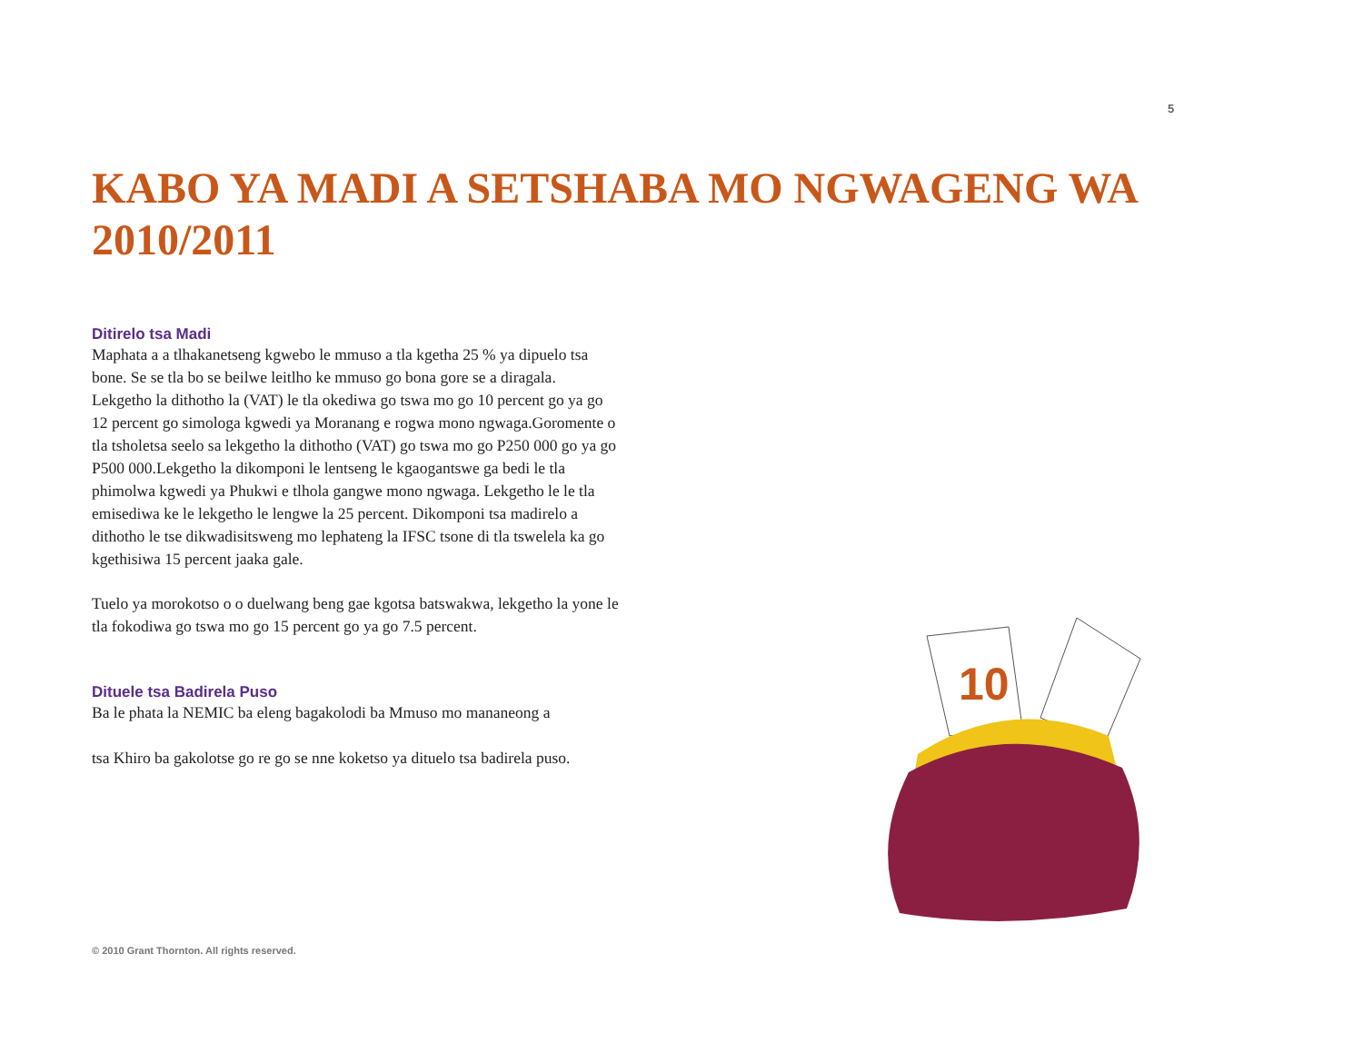5
KABO YA MADI A SETSHABA MO NGWAGENG WA 2010/2011
Ditirelo tsa Madi
Maphata a a tlhakanetseng kgwebo le mmuso a tla kgetha 25 % ya dipuelo tsa bone. Se se tla bo se beilwe leitlho ke mmuso go bona gore se a diragala. Lekgetho la dithotho la (VAT) le tla okediwa go tswa mo go 10 percent go ya go 12 percent go simologa kgwedi ya Moranang e rogwa mono ngwaga.Goromente o tla tsholetsa seelo sa lekgetho la dithotho (VAT) go tswa mo go P250 000 go ya go P500 000.Lekgetho la dikomponi le lentseng le kgaogantswe ga bedi le tla phimolwa kgwedi ya Phukwi e tlhola gangwe mono ngwaga. Lekgetho le le tla emisediwa ke le lekgetho le lengwe la 25 percent. Dikomponi tsa madirelo a dithotho le tse dikwadisitsweng mo lephateng la IFSC tsone di tla tswelela ka go kgethisiwa 15 percent jaaka gale.
Tuelo ya morokotso o o duelwang beng gae kgotsa batswakwa, lekgetho la yone le tla fokodiwa go tswa mo go 15 percent go ya go 7.5 percent.
Dituele tsa Badirela Puso
Ba le phata la NEMIC ba eleng bagakolodi ba Mmuso mo mananeong a
tsa Khiro ba gakolotse go re go se nne koketso ya dituelo tsa badirela puso.
10
© 2010 Grant Thornton. All rights reserved.